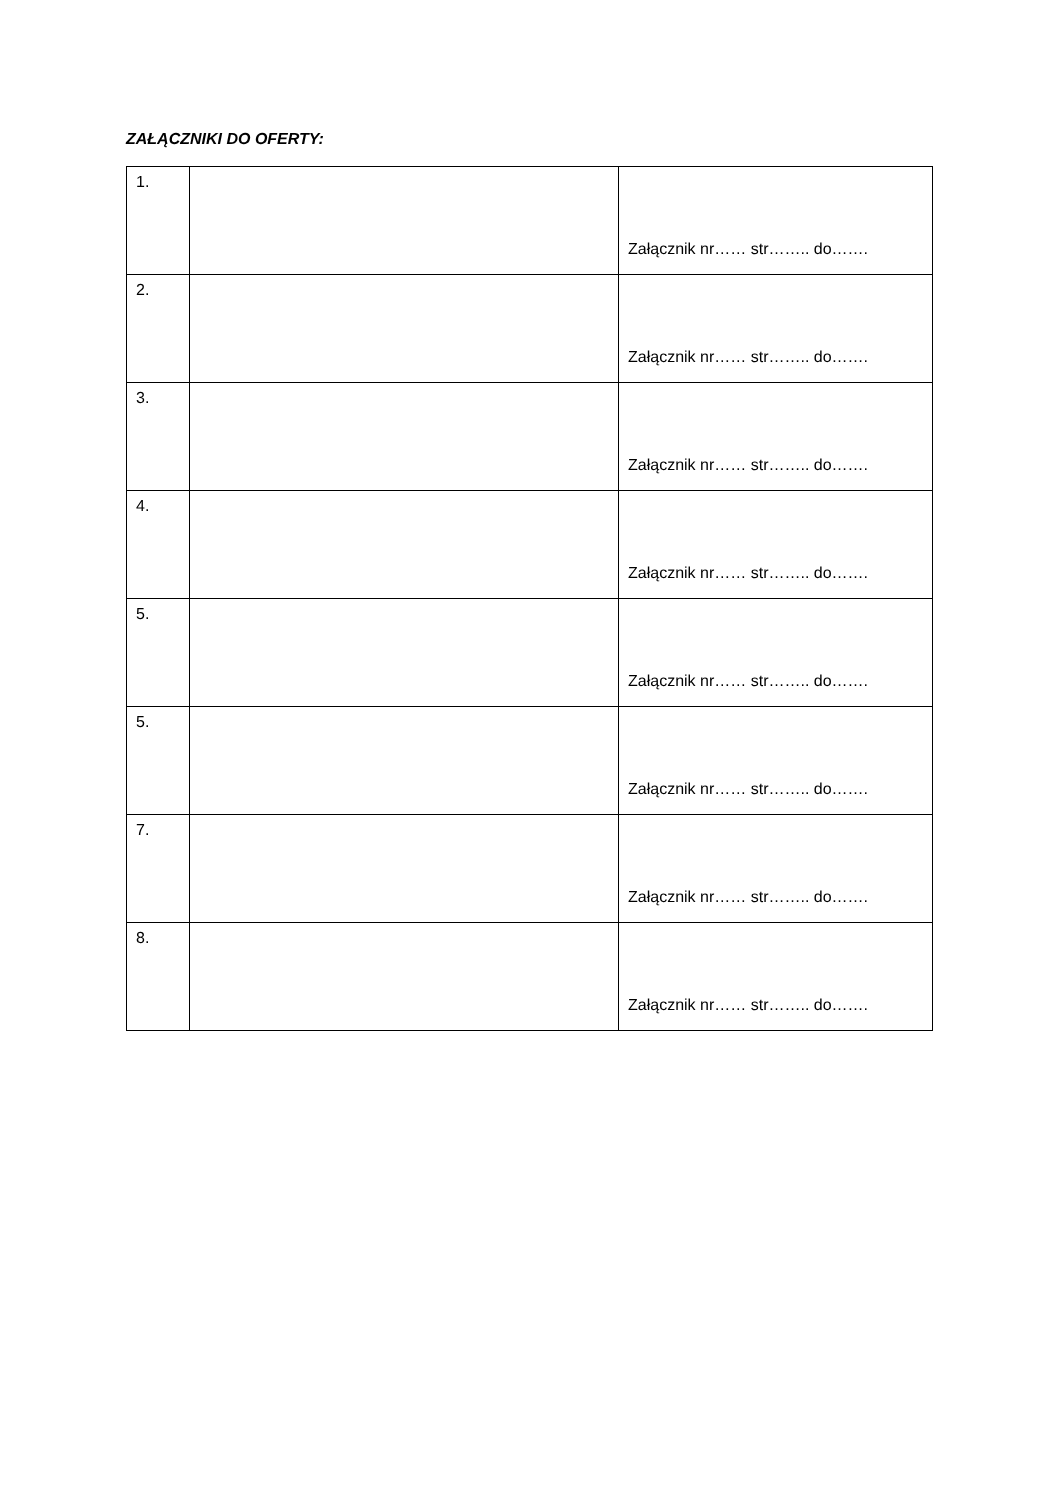ZAŁĄCZNIKI DO OFERTY:
| 1. | | Załącznik nr…… str…….. do……. |
| 2. | | Załącznik nr…… str…….. do……. |
| 3. | | Załącznik nr…… str…….. do……. |
| 4. | | Załącznik nr…… str…….. do……. |
| 5. | | Załącznik nr…… str…….. do……. |
| 5. | | Załącznik nr…… str…….. do……. |
| 7. | | Załącznik nr…… str…….. do……. |
| 8. | | Załącznik nr…… str…….. do……. |